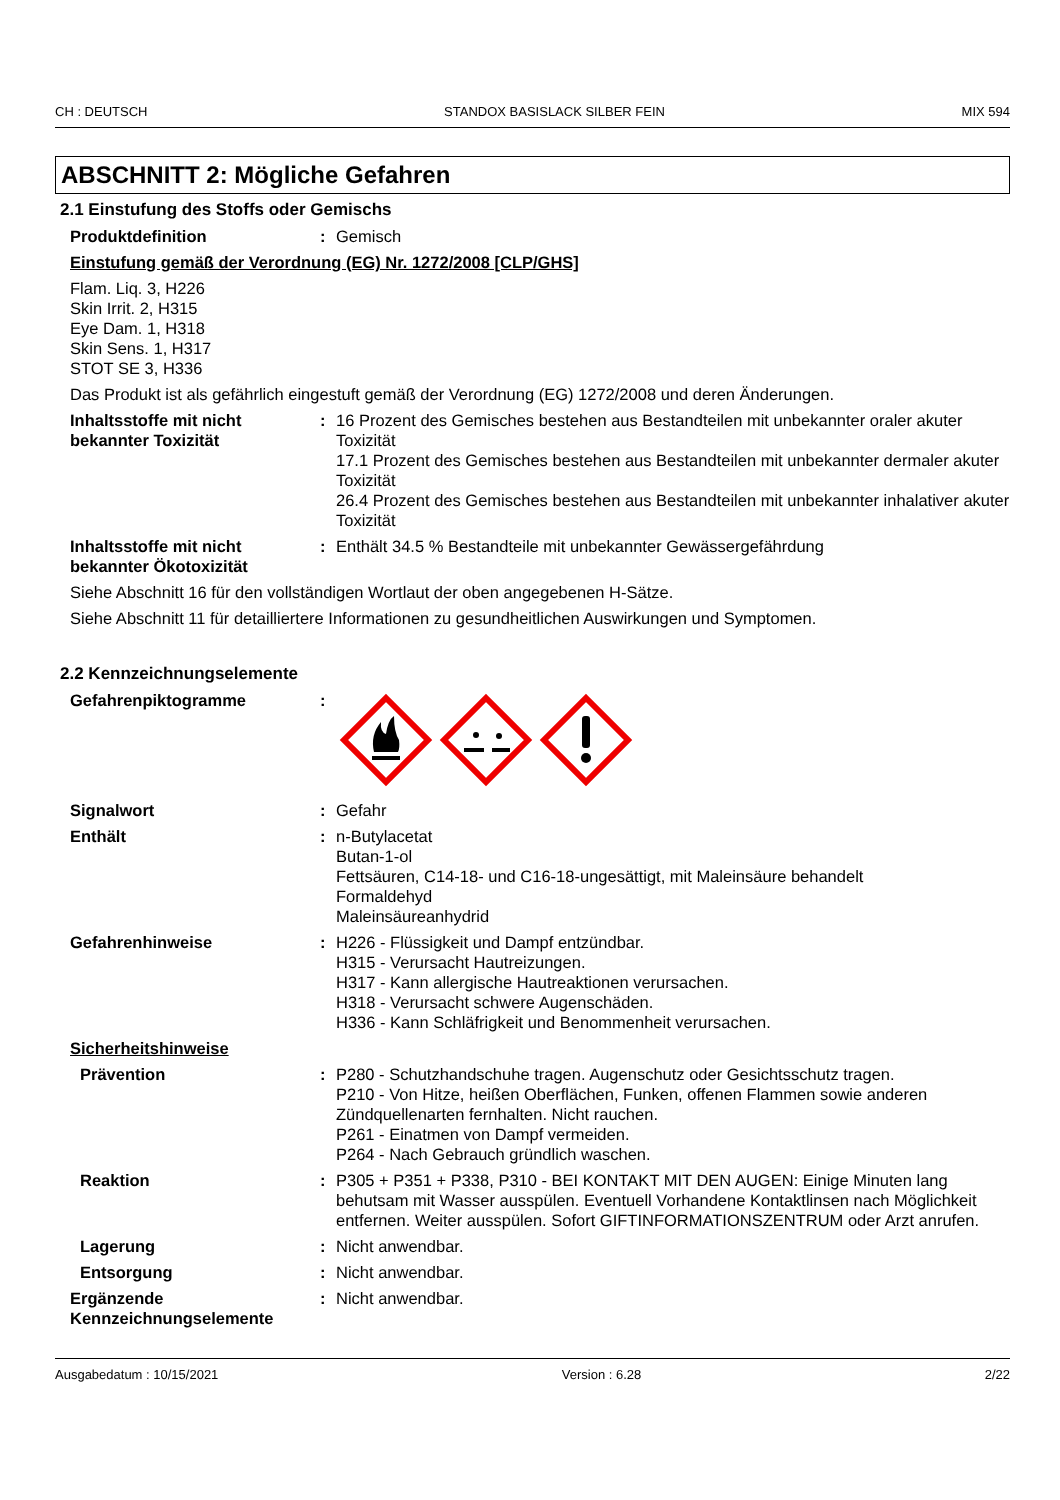CH : DEUTSCH STANDOX BASISLACK SILBER FEIN MIX 594
ABSCHNITT 2: Mögliche Gefahren
2.1 Einstufung des Stoffs oder Gemischs
Produktdefinition : Gemisch
Einstufung gemäß der Verordnung (EG) Nr. 1272/2008 [CLP/GHS]
Flam. Liq. 3, H226
Skin Irrit. 2, H315
Eye Dam. 1, H318
Skin Sens. 1, H317
STOT SE 3, H336
Das Produkt ist als gefährlich eingestuft gemäß der Verordnung (EG) 1272/2008 und deren Änderungen.
Inhaltsstoffe mit nicht bekannter Toxizität
: 16 Prozent des Gemisches bestehen aus Bestandteilen mit unbekannter oraler akuter Toxizität
17.1 Prozent des Gemisches bestehen aus Bestandteilen mit unbekannter dermaler akuter Toxizität
26.4 Prozent des Gemisches bestehen aus Bestandteilen mit unbekannter inhalativer akuter Toxizität
Inhaltsstoffe mit nicht bekannter Ökotoxizität
: Enthält 34.5 % Bestandteile mit unbekannter Gewässergefährdung
Siehe Abschnitt 16 für den vollständigen Wortlaut der oben angegebenen H-Sätze.
Siehe Abschnitt 11 für detailliertere Informationen zu gesundheitlichen Auswirkungen und Symptomen.
2.2 Kennzeichnungselemente
Gefahrenpiktogramme :
Signalwort : Gefahr
Enthält : n-Butylacetat
Butan-1-ol
Fettsäuren, C14-18- und C16-18-ungesättigt, mit Maleinsäure behandelt
Formaldehyd
Maleinsäureanhydrid
Gefahrenhinweise : H226 - Flüssigkeit und Dampf entzündbar.
H315 - Verursacht Hautreizungen.
H317 - Kann allergische Hautreaktionen verursachen.
H318 - Verursacht schwere Augenschäden.
H336 - Kann Schläfrigkeit und Benommenheit verursachen.
Sicherheitshinweise
Prävention : P280 - Schutzhandschuhe tragen. Augenschutz oder Gesichtsschutz tragen.
P210 - Von Hitze, heißen Oberflächen, Funken, offenen Flammen sowie anderen Zündquellenarten fernhalten. Nicht rauchen.
P261 - Einatmen von Dampf vermeiden.
P264 - Nach Gebrauch gründlich waschen.
Reaktion : P305 + P351 + P338, P310 - BEI KONTAKT MIT DEN AUGEN: Einige Minuten lang behutsam mit Wasser ausspülen. Eventuell Vorhandene Kontaktlinsen nach Möglichkeit entfernen. Weiter ausspülen. Sofort GIFTINFORMATIONSZENTRUM oder Arzt anrufen.
Lagerung : Nicht anwendbar.
Entsorgung : Nicht anwendbar.
Ergänzende Kennzeichnungselemente
: Nicht anwendbar.
Ausgabedatum : 10/15/2021 Version : 6.28 2/22